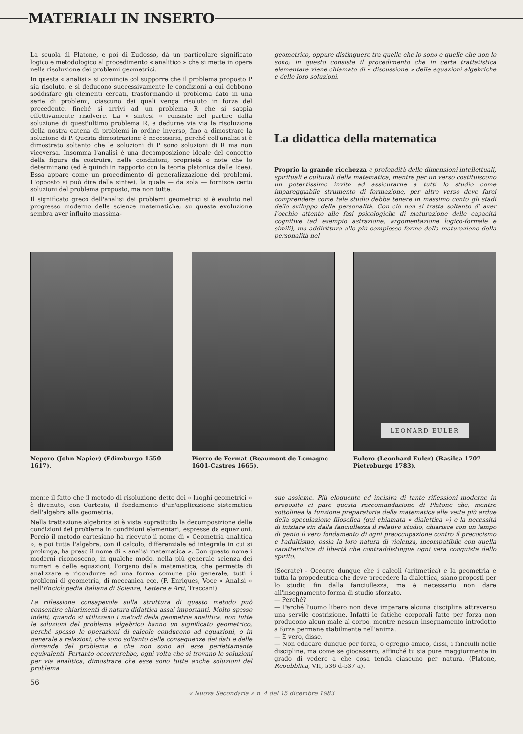MATERIALI IN INSERTO
La scuola di Platone, e poi di Eudosso, dà un particolare significato logico e metodologico al procedimento « analitico » che si mette in opera nella risoluzione dei problemi geometrici.
In questa « analisi » si comincia col supporre che il problema proposto P sia risoluto, e si deducono successivamente le condizioni a cui debbono soddisfare gli elementi cercati, trasformando il problema dato in una serie di problemi, ciascuno dei quali venga risoluto in forza del precedente, finché si arrivi ad un problema R che si sappia effettivamente risolvere. La « sintesi » consiste nel partire dalla soluzione di quest'ultimo problema R, e dedurne via via la risoluzione della nostra catena di problemi in ordine inverso, fino a dimostrare la soluzione di P. Questa dimostrazione è necessaria, perché coll'analisi si è dimostrato soltanto che le soluzioni di P sono soluzioni di R ma non viceversa. Insomma l'analisi è una decomposizione ideale del concetto della figura da costruire, nelle condizioni, proprietà o note che lo determinano (ed è quindi in rapporto con la teoria platonica delle Idee). Essa appare come un procedimento di generalizzazione dei problemi. L'opposto si può dire della sintesi, la quale — da sola — fornisce certo soluzioni del problema proposto, ma non tutte.
Il significato greco dell'analisi dei problemi geometrici si è evoluto nel progresso moderno delle scienze matematiche; su questa evoluzione sembra aver influito massima-
geometrico, oppure distinguere tra quelle che lo sono e quelle che non lo sono; in questo consiste il procedimento che in certa trattatistica elementare viene chiamato di « discussione » delle equazioni algebriche e delle loro soluzioni.
La didattica della matematica
Proprio la grande ricchezza e profondità delle dimensioni intellettuali, spirituali e culturali della matematica, mentre per un verso costituiscono un potentissimo invito ad assicurarne a tutti lo studio come impareggiabile strumento di formazione, per altro verso deve farci comprendere come tale studio debba tenere in massimo conto gli stadi dello sviluppo della personalità. Con ciò non si tratta soltanto di aver l'occhio attento alle fasi psicologiche di maturazione delle capacità cognitive (ad esempio astrazione, argomentazione logico-formale e simili), ma addirittura alle più complesse forme della maturazione della personalità nel
Nepero (John Napier) (Edimburgo 1550-1617).
Pierre de Fermat (Beaumont de Lomagne 1601-Castres 1665).
LEONARD EULER
Eulero (Leonhard Euler) (Basilea 1707-Pietroburgo 1783).
mente il fatto che il metodo di risoluzione detto dei « luoghi geometrici » è divenuto, con Cartesio, il fondamento d'un'applicazione sistematica dell'algebra alla geometria.
Nella trattazione algebrica si è vista soprattutto la decomposizione delle condizioni del problema in condizioni elementari, espresse da equazioni. Perciò il metodo cartesiano ha ricevuto il nome di « Geometria analitica », e poi tutta l'algebra, con il calcolo, differenziale ed integrale in cui si prolunga, ha preso il nome di « analisi matematica ». Con questo nome i moderni riconoscono, in qualche modo, nella più generale scienza dei numeri e delle equazioni, l'organo della matematica, che permette di analizzare e ricondurre ad una forma comune più generale, tutti i problemi di geometria, di meccanica ecc. (F. Enriques, Voce « Analisi » nell'Enciclopedia Italiana di Scienze, Lettere e Arti, Treccani).
La riflessione consapevole sulla struttura di questo metodo può consentire chiarimenti di natura didattica assai importanti. Molto spesso infatti, quando si utilizzano i metodi della geometria analitica, non tutte le soluzioni del problema algebrico hanno un significato geometrico, perché spesso le operazioni di calcolo conducono ad equazioni, o in generale a relazioni, che sono soltanto delle conseguenze dei dati e delle domande del problema e che non sono ad esse perfettamente equivalenti. Pertanto occorrerebbe, ogni volta che si trovano le soluzioni per via analitica, dimostrare che esse sono tutte anche soluzioni del problema
suo assieme. Più eloquente ed incisiva di tante riflessioni moderne in proposito ci pare questa raccomandazione di Platone che, mentre sottolinea la funzione preparatoria della matematica alle vette più ardue della speculazione filosofica (qui chiamata « dialettica ») e la necessità di iniziare sin dalla fanciullezza il relativo studio, chiarisce con un lampo di genio il vero fondamento di ogni preoccupazione contro il precocismo e l'adultismo, ossia la loro natura di violenza, incompatibile con quella caratteristica di libertà che contraddistingue ogni vera conquista dello spirito.
(Socrate) - Occorre dunque che i calcoli (aritmetica) e la geometria e tutta la propedeutica che deve precedere la dialettica, siano proposti per lo studio fin dalla fanciullezza, ma è necessario non dare all'insegnamento forma di studio sforzato.
— Perché?
— Perché l'uomo libero non deve imparare alcuna disciplina attraverso una servile costrizione. Infatti le fatiche corporali fatte per forza non producono alcun male al corpo, mentre nessun insegnamento introdotto a forza permane stabilmente nell'anima.
— È vero, disse.
— Non educare dunque per forza, o egregio amico, dissi, i fanciulli nelle discipline, ma come se giocassero, affinché tu sia pure maggiormente in grado di vedere a che cosa tenda ciascuno per natura. (Platone, Repubblica, VII, 536 d-537 a).
56
« Nuova Secondaria » n. 4 del 15 dicembre 1983